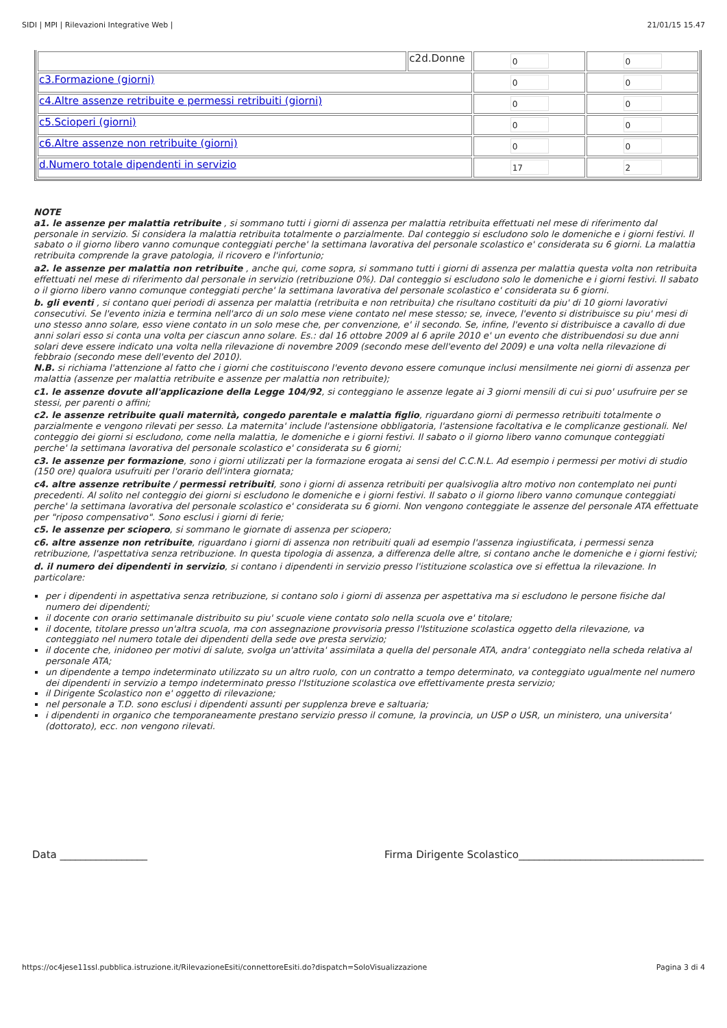SIDI | MPI | Rilevazioni Integrative Web | 21/01/15 15.47
| | c2d.Donne | 0 | 0 |
| c3.Formazione (giorni) | | 0 | 0 |
| c4.Altre assenze retribuite e permessi retribuiti (giorni) | | 0 | 0 |
| c5.Scioperi (giorni) | | 0 | 0 |
| c6.Altre assenze non retribuite (giorni) | | 0 | 0 |
| d.Numero totale dipendenti in servizio | | 17 | 2 |
NOTE
a1. le assenze per malattia retribuite , si sommano tutti i giorni di assenza per malattia retribuita effettuati nel mese di riferimento dal personale in servizio. Si considera la malattia retribuita totalmente o parzialmente. Dal conteggio si escludono solo le domeniche e i giorni festivi. Il sabato o il giorno libero vanno comunque conteggiati perche' la settimana lavorativa del personale scolastico e' considerata su 6 giorni. La malattia retribuita comprende la grave patologia, il ricovero e l'infortunio;
a2. le assenze per malattia non retribuite , anche qui, come sopra, si sommano tutti i giorni di assenza per malattia questa volta non retribuita effettuati nel mese di riferimento dal personale in servizio (retribuzione 0%). Dal conteggio si escludono solo le domeniche e i giorni festivi. Il sabato o il giorno libero vanno comunque conteggiati perche' la settimana lavorativa del personale scolastico e' considerata su 6 giorni.
b. gli eventi , si contano quei periodi di assenza per malattia (retribuita e non retribuita) che risultano costituiti da piu' di 10 giorni lavorativi consecutivi. Se l'evento inizia e termina nell'arco di un solo mese viene contato nel mese stesso; se, invece, l'evento si distribuisce su piu' mesi di uno stesso anno solare, esso viene contato in un solo mese che, per convenzione, e' il secondo. Se, infine, l'evento si distribuisce a cavallo di due anni solari esso si conta una volta per ciascun anno solare. Es.: dal 16 ottobre 2009 al 6 aprile 2010 e' un evento che distribuendosi su due anni solari deve essere indicato una volta nella rilevazione di novembre 2009 (secondo mese dell'evento del 2009) e una volta nella rilevazione di febbraio (secondo mese dell'evento del 2010).
N.B. si richiama l'attenzione al fatto che i giorni che costituiscono l'evento devono essere comunque inclusi mensilmente nei giorni di assenza per malattia (assenze per malattia retribuite e assenze per malattia non retribuite);
c1. le assenze dovute all'applicazione della Legge 104/92, si conteggiano le assenze legate ai 3 giorni mensili di cui si puo' usufruire per se stessi, per parenti o affini;
c2. le assenze retribuite quali maternità, congedo parentale e malattia figlio, riguardano giorni di permesso retribuiti totalmente o parzialmente e vengono rilevati per sesso. La maternita' include l'astensione obbligatoria, l'astensione facoltativa e le complicanze gestionali. Nel conteggio dei giorni si escludono, come nella malattia, le domeniche e i giorni festivi. Il sabato o il giorno libero vanno comunque conteggiati perche' la settimana lavorativa del personale scolastico e' considerata su 6 giorni;
c3. le assenze per formazione, sono i giorni utilizzati per la formazione erogata ai sensi del C.C.N.L. Ad esempio i permessi per motivi di studio (150 ore) qualora usufruiti per l'orario dell'intera giornata;
c4. altre assenze retribuite / permessi retribuiti, sono i giorni di assenza retribuiti per qualsivoglia altro motivo non contemplato nei punti precedenti. Al solito nel conteggio dei giorni si escludono le domeniche e i giorni festivi. Il sabato o il giorno libero vanno comunque conteggiati perche' la settimana lavorativa del personale scolastico e' considerata su 6 giorni. Non vengono conteggiate le assenze del personale ATA effettuate per "riposo compensativo". Sono esclusi i giorni di ferie;
c5. le assenze per sciopero, si sommano le giornate di assenza per sciopero;
c6. altre assenze non retribuite, riguardano i giorni di assenza non retribuiti quali ad esempio l'assenza ingiustificata, i permessi senza retribuzione, l'aspettativa senza retribuzione. In questa tipologia di assenza, a differenza delle altre, si contano anche le domeniche e i giorni festivi;
d. il numero dei dipendenti in servizio, si contano i dipendenti in servizio presso l'istituzione scolastica ove si effettua la rilevazione. In particolare:
per i dipendenti in aspettativa senza retribuzione, si contano solo i giorni di assenza per aspettativa ma si escludono le persone fisiche dal numero dei dipendenti;
il docente con orario settimanale distribuito su piu' scuole viene contato solo nella scuola ove e' titolare;
il docente, titolare presso un'altra scuola, ma con assegnazione provvisoria presso l'Istituzione scolastica oggetto della rilevazione, va conteggiato nel numero totale dei dipendenti della sede ove presta servizio;
il docente che, inidoneo per motivi di salute, svolga un'attivita' assimilata a quella del personale ATA, andra' conteggiato nella scheda relativa al personale ATA;
un dipendente a tempo indeterminato utilizzato su un altro ruolo, con un contratto a tempo determinato, va conteggiato ugualmente nel numero dei dipendenti in servizio a tempo indeterminato presso l'Istituzione scolastica ove effettivamente presta servizio;
il Dirigente Scolastico non e' oggetto di rilevazione;
nel personale a T.D. sono esclusi i dipendenti assunti per supplenza breve e saltuaria;
i dipendenti in organico che temporaneamente prestano servizio presso il comune, la provincia, un USP o USR, un ministero, una universita' (dottorato), ecc. non vengono rilevati.
Data _________________ Firma Dirigente Scolastico____________________________________
https://oc4jese11ssl.pubblica.istruzione.it/RilevazioneEsiti/connettoreEsiti.do?dispatch=SoloVisualizzazione Pagina 3 di 4